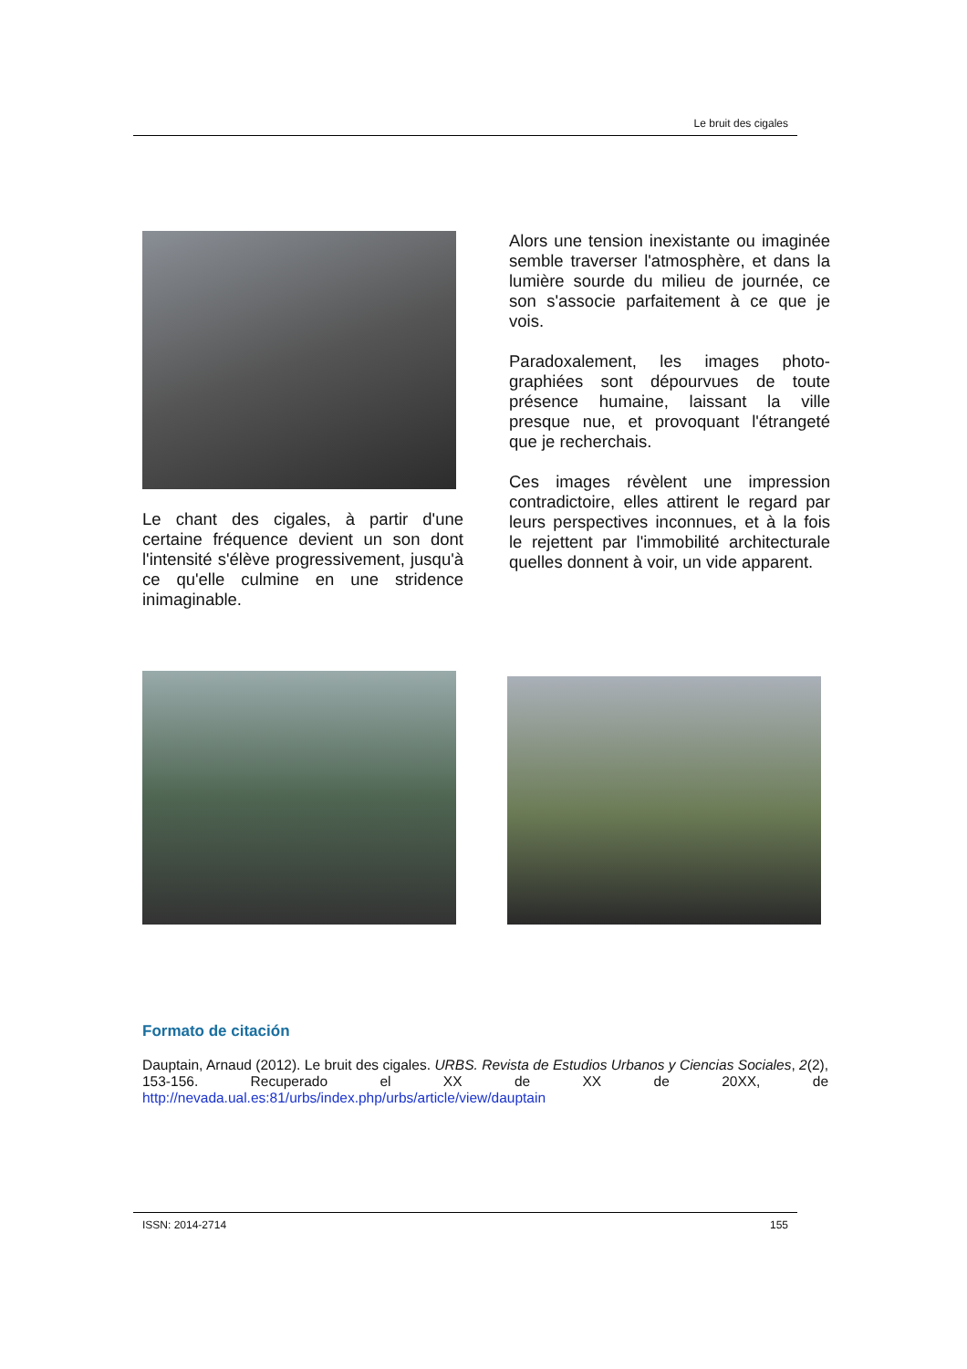Le bruit des cigales
Le chant des cigales, à partir d'une certaine fréquence devient un son dont l'intensité s'élève progressivement, jusqu'à ce qu'elle culmine en une stridence inimaginable.
Alors une tension inexistante ou imaginée semble traverser l'atmosphère, et dans la lumière sourde du milieu de journée, ce son s'associe parfaitement à ce que je vois.
Paradoxalement, les images photo-graphiées sont dépourvues de toute présence humaine, laissant la ville presque nue, et provoquant l'étrangeté que je recherchais.
Ces images révèlent une impression contradictoire, elles attirent le regard par leurs perspectives inconnues, et à la fois le rejettent par l'immobilité architecturale quelles donnent à voir, un vide apparent.
Formato de citación
Dauptain, Arnaud (2012). Le bruit des cigales. URBS. Revista de Estudios Urbanos y Ciencias Sociales, 2(2), 153-156. Recuperado el XX de XX de 20XX, de http://nevada.ual.es:81/urbs/index.php/urbs/article/view/dauptain
ISSN: 2014-2714 155